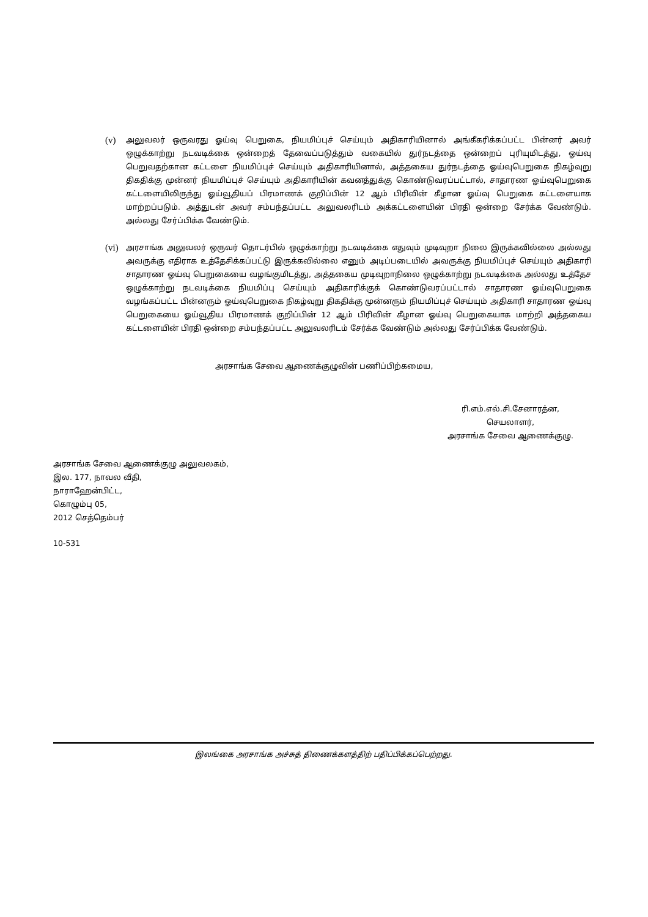(v)
அலுவலர் ஒருவரது ஓய்வு பெறுகை, நியமிப்புச் செய்யும் அதிகாரியினால் அங்கீகரிக்கப்பட்ட பின்னர் அவர் ஒழுக்காற்று நடவடிக்கை ஒன்றைத் தேவைப்படுத்தும் வகையில் துர்நடத்தை ஒன்றைப் புரியுமிடத்து, ஓய்வு பெறுவதற்கான கட்டளை நியமிப்புச் செய்யும் அதிகாரியினால், அத்தகைய துர்நடத்தை ஓய்வுபெறுகை நிகழ்வுறு திகதிக்கு முன்னர் நியமிப்புச் செய்யும் அதிகாரியின் கவனத்துக்கு கொண்டுவரப்பட்டால், சாதாரண ஓய்வுபெறுகை கட்டளையிலிருந்து ஓய்வூதியப் பிரமாணக் குறிப்பின் 12 ஆம் பிரிவின் கீழான ஓய்வு பெறுகை கட்டளையாக மாற்றப்படும். அத்துடன் அவர் சம்பந்தப்பட்ட அலுவலரிடம் அக்கட்டளையின் பிரதி ஒன்றை சேர்க்க வேண்டும். அல்லது சேர்ப்பிக்க வேண்டும்.
(vi)
அரசாங்க அலுவலர் ஒருவர் தொடர்பில் ஒழுக்காற்று நடவடிக்கை எதுவும் முடிவுறா நிலை இருக்கவில்லை அல்லது அவருக்கு எதிராக உத்தேசிக்கப்பட்டு இருக்கவில்லை எனும் அடிப்படையில் அவருக்கு நியமிப்புச் செய்யும் அதிகாரி சாதாரண ஓய்வு பெறுகையை வழங்குமிடத்து, அத்தகைய முடிவுறாநிலை ஒழுக்காற்று நடவடிக்கை அல்லது உத்தேச ஒழுக்காற்று நடவடிக்கை நியமிப்பு செய்யும் அதிகாரிக்குக் கொண்டுவரப்பட்டால் சாதாரண ஓய்வுபெறுகை வழங்கப்பட்ட பின்னரும் ஓய்வுபெறுகை நிகழ்வுறு திகதிக்கு முன்னரும் நியமிப்புச் செய்யும் அதிகாரி சாதாரண ஓய்வு பெறுகையை ஓய்வூதிய பிரமாணக் குறிப்பின் 12 ஆம் பிரிவின் கீழான ஓய்வு பெறுகையாக மாற்றி அத்தகைய கட்டளையின் பிரதி ஒன்றை சம்பந்தப்பட்ட அலுவலரிடம் சேர்க்க வேண்டும் அல்லது சேர்ப்பிக்க வேண்டும்.
அரசாங்க சேவை ஆணைக்குழுவின் பணிப்பிற்கமைய,
ரி.எம்.எல்.சி.சேனாரத்ன,
செயலாளர்,
அரசாங்க சேவை ஆணைக்குழு.
அரசாங்க சேவை ஆணைக்குழு அலுவலகம்,
இல. 177, நாவல வீதி,
நாராஹேன்பிட்ட,
கொழும்பு 05,
2012 செத்தெம்பர்
10-531
இலங்கை அரசாங்க அச்சுத் திணைக்களத்திற் பதிப்பிக்கப்பெற்றது.